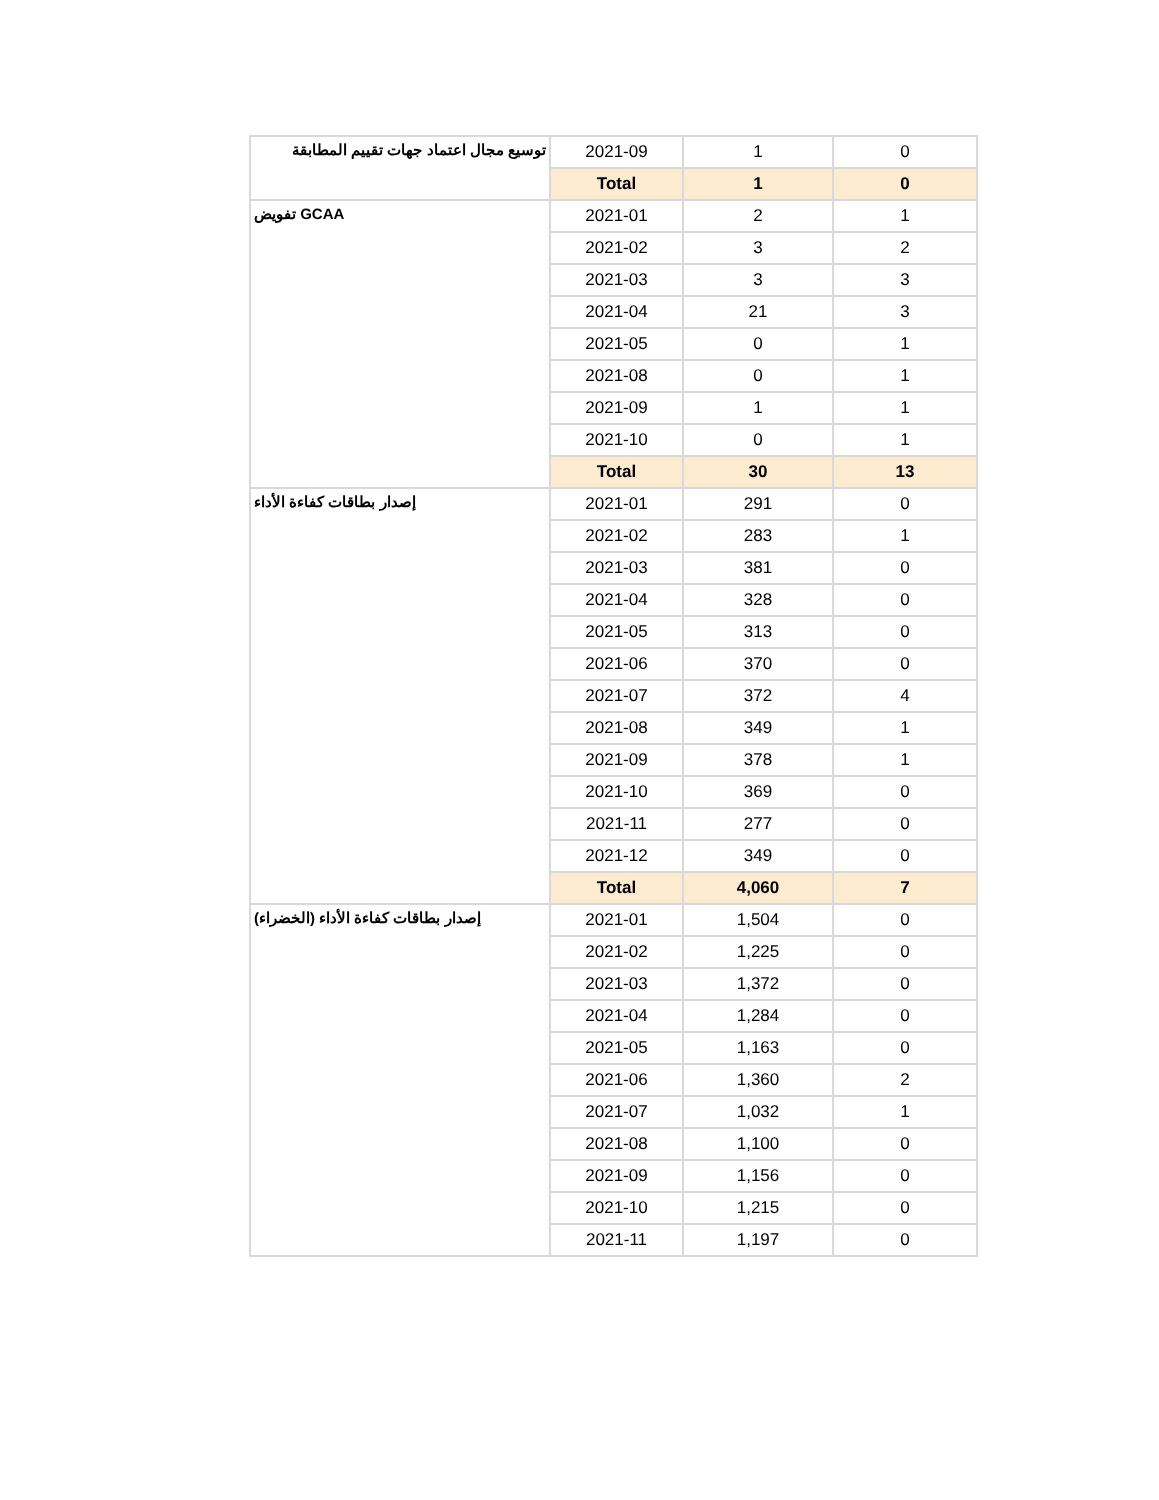| توسيع مجال اعتماد جهات تقييم المطابقة | 2021-09 | 1 | 0 |
| | Total | 1 | 0 |
| تفويض GCAA | 2021-01 | 2 | 1 |
| | 2021-02 | 3 | 2 |
| | 2021-03 | 3 | 3 |
| | 2021-04 | 21 | 3 |
| | 2021-05 | 0 | 1 |
| | 2021-08 | 0 | 1 |
| | 2021-09 | 1 | 1 |
| | 2021-10 | 0 | 1 |
| | Total | 30 | 13 |
| إصدار بطاقات كفاءة الأداء | 2021-01 | 291 | 0 |
| | 2021-02 | 283 | 1 |
| | 2021-03 | 381 | 0 |
| | 2021-04 | 328 | 0 |
| | 2021-05 | 313 | 0 |
| | 2021-06 | 370 | 0 |
| | 2021-07 | 372 | 4 |
| | 2021-08 | 349 | 1 |
| | 2021-09 | 378 | 1 |
| | 2021-10 | 369 | 0 |
| | 2021-11 | 277 | 0 |
| | 2021-12 | 349 | 0 |
| | Total | 4,060 | 7 |
| إصدار بطاقات كفاءة الأداء (الخضراء) | 2021-01 | 1,504 | 0 |
| | 2021-02 | 1,225 | 0 |
| | 2021-03 | 1,372 | 0 |
| | 2021-04 | 1,284 | 0 |
| | 2021-05 | 1,163 | 0 |
| | 2021-06 | 1,360 | 2 |
| | 2021-07 | 1,032 | 1 |
| | 2021-08 | 1,100 | 0 |
| | 2021-09 | 1,156 | 0 |
| | 2021-10 | 1,215 | 0 |
| | 2021-11 | 1,197 | 0 |